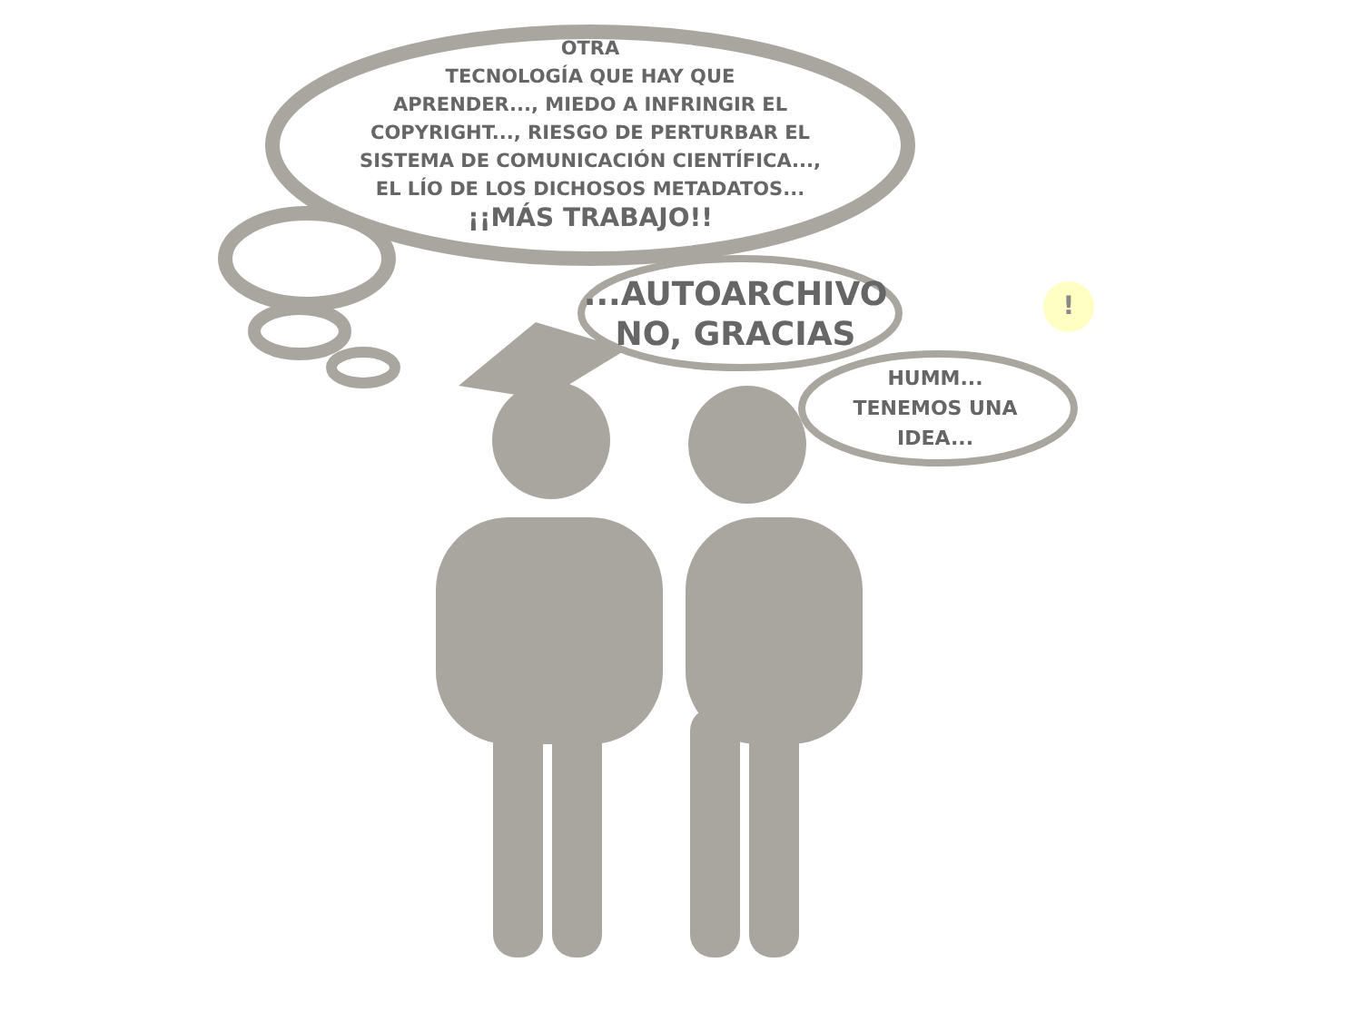OTRA
TECNOLOGÍA QUE HAY QUE
APRENDER..., MIEDO A INFRINGIR EL
COPYRIGHT..., RIESGO DE PERTURBAR EL
SISTEMA DE COMUNICACIÓN CIENTÍFICA...,
EL LÍO DE LOS DICHOSOS METADATOS...
¡¡MÁS TRABAJO!!
...AUTOARCHIVO
NO, GRACIAS
HUMM...
TENEMOS UNA
IDEA...
!